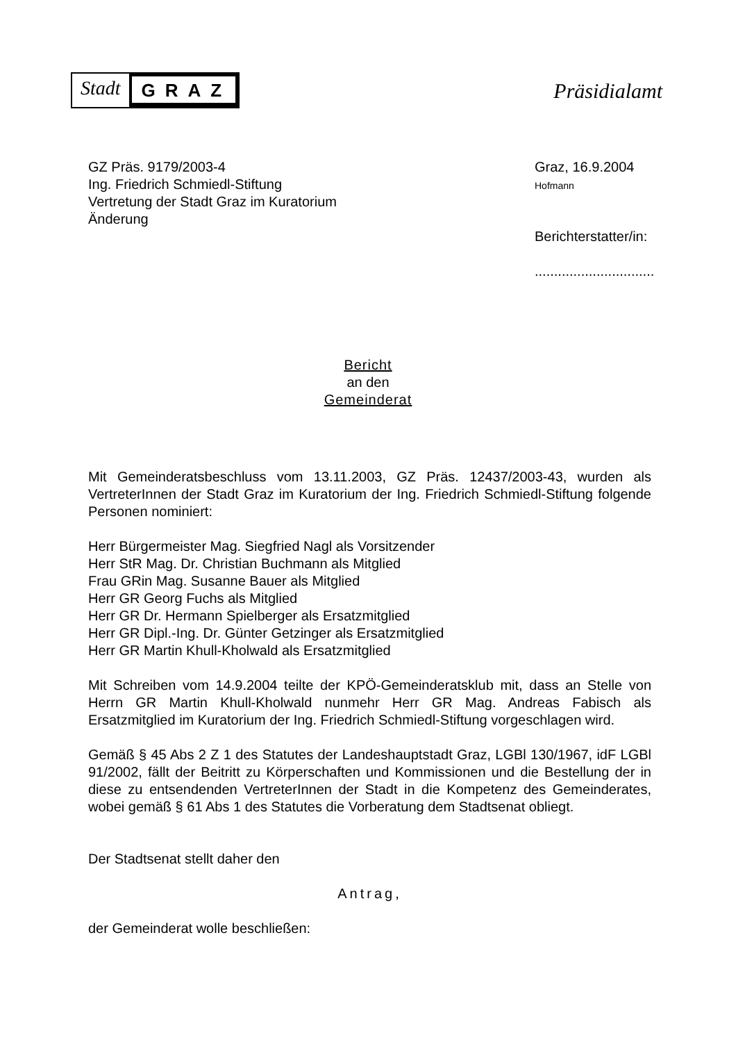Stadt GRAZ
Präsidialamt
GZ Präs. 9179/2003-4
Ing. Friedrich Schmiedl-Stiftung
Vertretung der Stadt Graz im Kuratorium
Änderung
Graz, 16.9.2004
Hofmann
Berichterstatter/in:
...............................
Bericht
an den
Gemeinderat
Mit Gemeinderatsbeschluss vom 13.11.2003, GZ Präs. 12437/2003-43, wurden als VertreterInnen der Stadt Graz im Kuratorium der Ing. Friedrich Schmiedl-Stiftung folgende Personen nominiert:
Herr Bürgermeister Mag. Siegfried Nagl als Vorsitzender
Herr StR Mag. Dr. Christian Buchmann als Mitglied
Frau GRin Mag. Susanne Bauer als Mitglied
Herr GR Georg Fuchs als Mitglied
Herr GR Dr. Hermann Spielberger als Ersatzmitglied
Herr GR Dipl.-Ing. Dr. Günter Getzinger als Ersatzmitglied
Herr GR Martin Khull-Kholwald als Ersatzmitglied
Mit Schreiben vom 14.9.2004 teilte der KPÖ-Gemeinderatsklub mit, dass an Stelle von Herrn GR Martin Khull-Kholwald nunmehr Herr GR Mag. Andreas Fabisch als Ersatzmitglied im Kuratorium der Ing. Friedrich Schmiedl-Stiftung vorgeschlagen wird.
Gemäß § 45 Abs 2 Z 1 des Statutes der Landeshauptstadt Graz, LGBl 130/1967, idF LGBl 91/2002, fällt der Beitritt zu Körperschaften und Kommissionen und die Bestellung der in diese zu entsendenden VertreterInnen der Stadt in die Kompetenz des Gemeinderates, wobei gemäß § 61 Abs 1 des Statutes die Vorberatung dem Stadtsenat obliegt.
Der Stadtsenat stellt daher den
Antrag,
der Gemeinderat wolle beschließen: